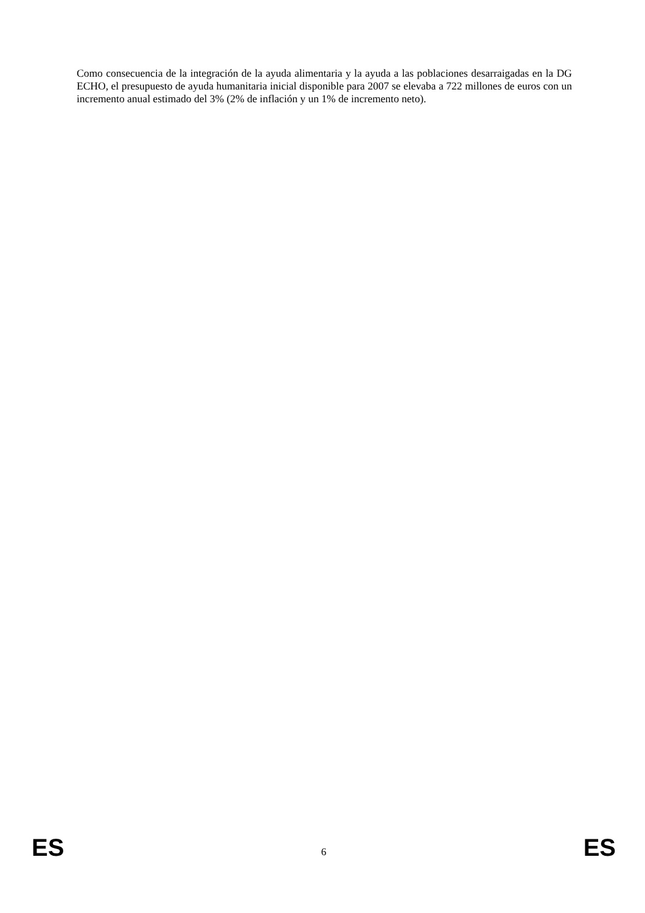Como consecuencia de la integración de la ayuda alimentaria y la ayuda a las poblaciones desarraigadas en la DG ECHO, el presupuesto de ayuda humanitaria inicial disponible para 2007 se elevaba a 722 millones de euros con un incremento anual estimado del 3% (2% de inflación y un 1% de incremento neto).
ES 6 ES